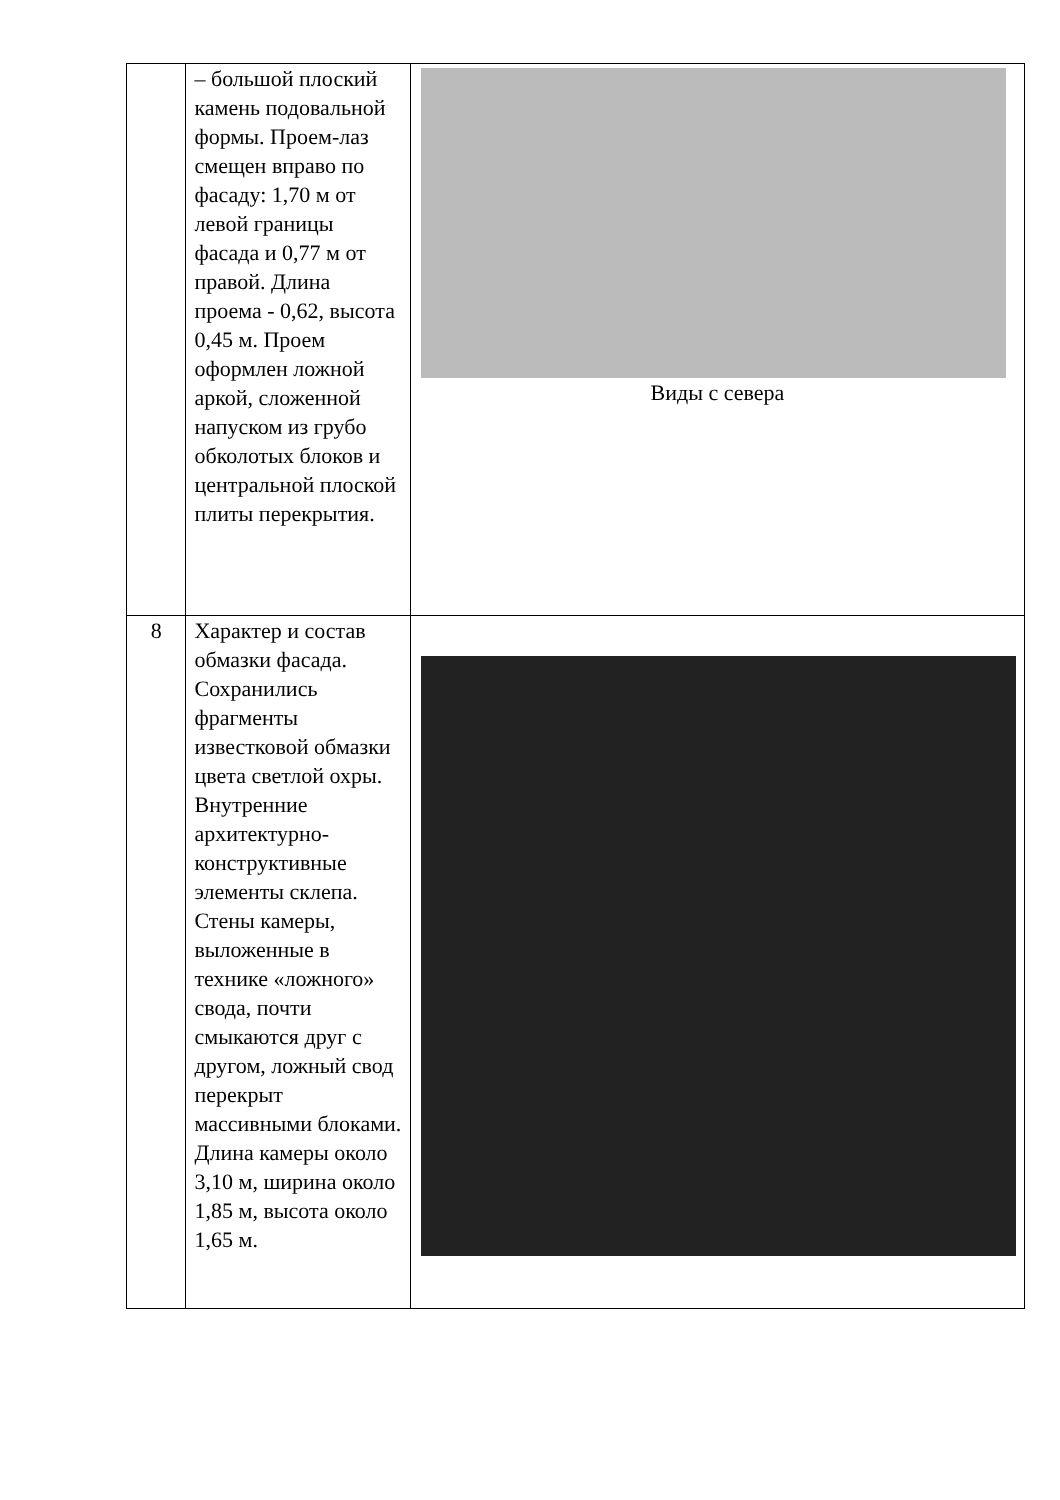| | – большой плоский камень подовальной формы. Проем-лаз смещен вправо по фасаду: 1,70 м от левой границы фасада и 0,77 м от правой. Длина проема - 0,62, высота 0,45 м. Проем оформлен ложной аркой, сложенной напуском из грубо обколотых блоков и центральной плоской плиты перекрытия. | Виды с севера |
| 8 | Характер и состав обмазки фасада. Сохранились фрагменты известковой обмазки цвета светлой охры. Внутренние архитектурно-конструктивные элементы склепа. Стены камеры, выложенные в технике «ложного» свода, почти смыкаются друг с другом, ложный свод перекрыт массивными блоками. Длина камеры около 3,10 м, ширина около 1,85 м, высота около 1,65 м. | |